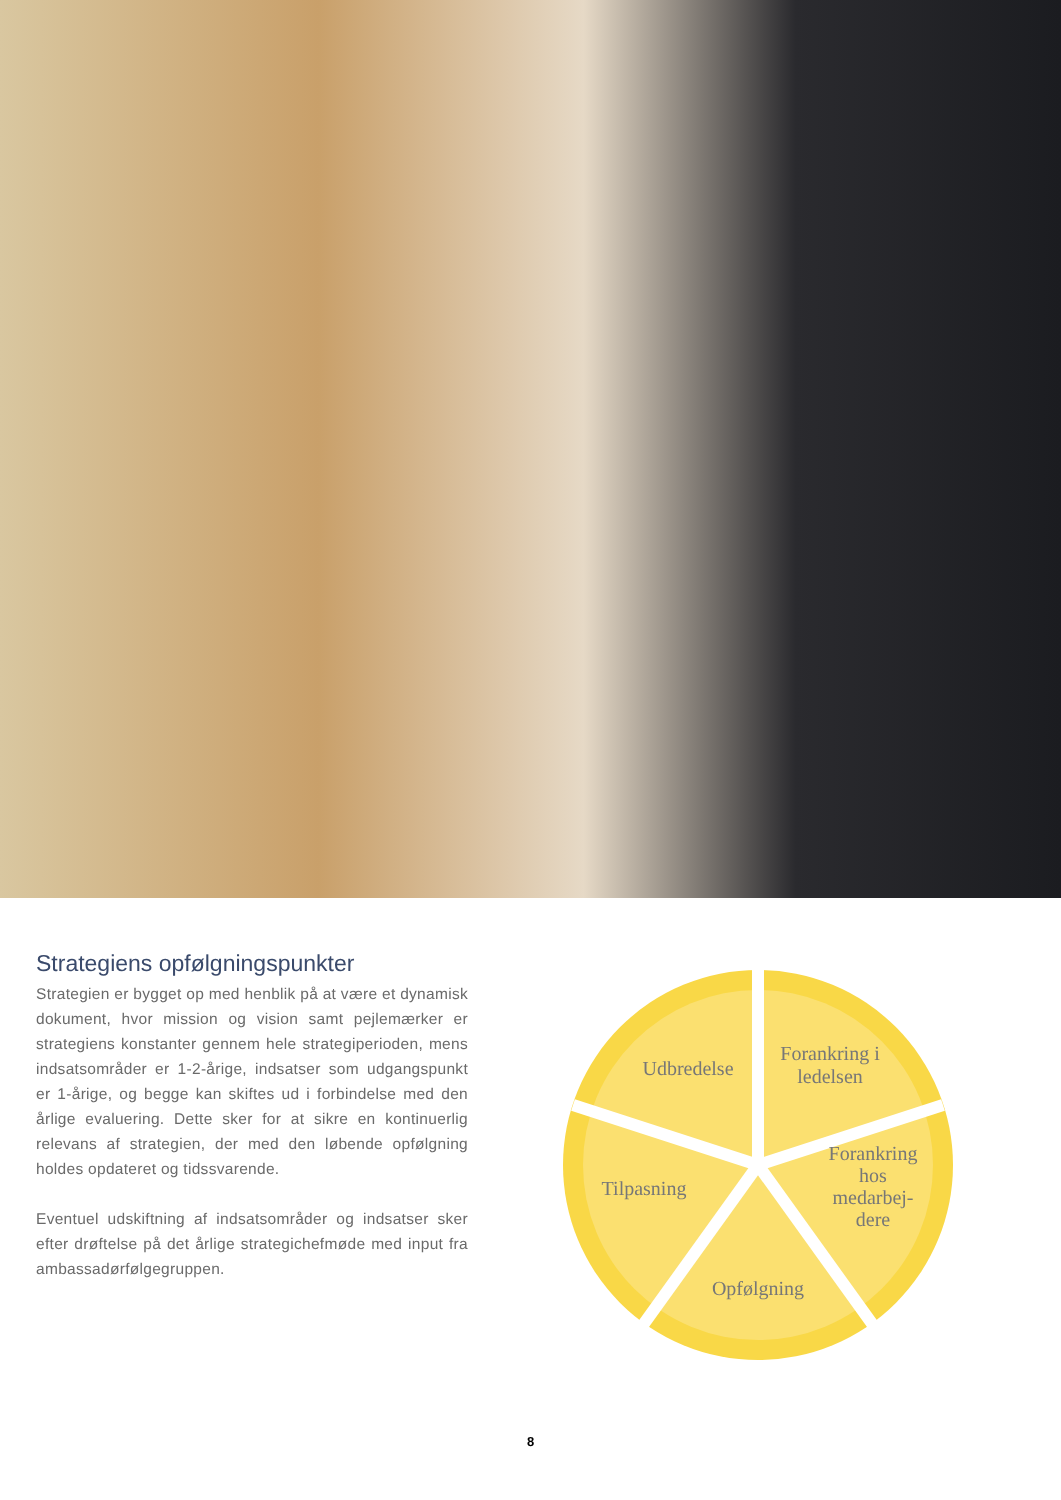Strategiens opfølgningspunkter
Strategien er bygget op med henblik på at være et dynamisk dokument, hvor mission og vision samt pejlemærker er strategiens konstanter gennem hele strategiperioden, mens indsatsområder er 1-2-årige, indsatser som udgangspunkt er 1-årige, og begge kan skiftes ud i forbindelse med den årlige evaluering. Dette sker for at sikre en kontinuerlig relevans af strategien, der med den løbende opfølgning holdes opdateret og tidssvarende.
Eventuel udskiftning af indsatsområder og indsatser sker efter drøftelse på det årlige strategichefmøde med input fra ambassadørfølgegruppen.
Udbredelse
Forankring i
ledelsen
Forankring
hos
medarbej-
dere
Opfølgning
Tilpasning
8